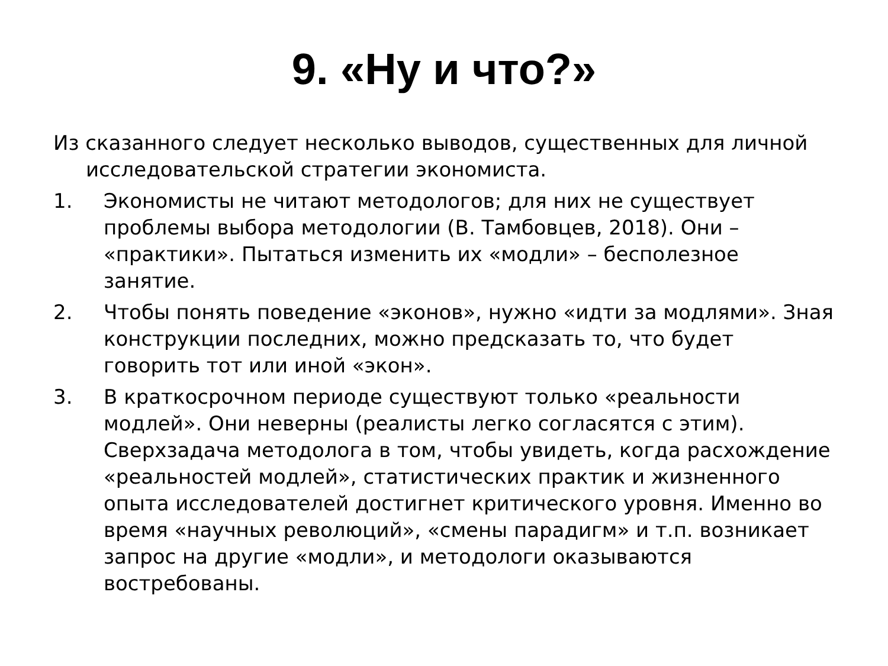9. «Ну и что?»
Из сказанного следует несколько выводов, существенных для личной исследовательской стратегии экономиста.
1. Экономисты не читают методологов; для них не существует проблемы выбора методологии (В. Тамбовцев, 2018). Они – «практики». Пытаться изменить их «модли» – бесполезное занятие.
2. Чтобы понять поведение «эконов», нужно «идти за модлями». Зная конструкции последних, можно предсказать то, что будет говорить тот или иной «экон».
3. В краткосрочном периоде существуют только «реальности модлей». Они неверны (реалисты легко согласятся с этим). Сверхзадача методолога в том, чтобы увидеть, когда расхождение «реальностей модлей», статистических практик и жизненного опыта исследователей достигнет критического уровня. Именно во время «научных революций», «смены парадигм» и т.п. возникает запрос на другие «модли», и методологи оказываются востребованы.